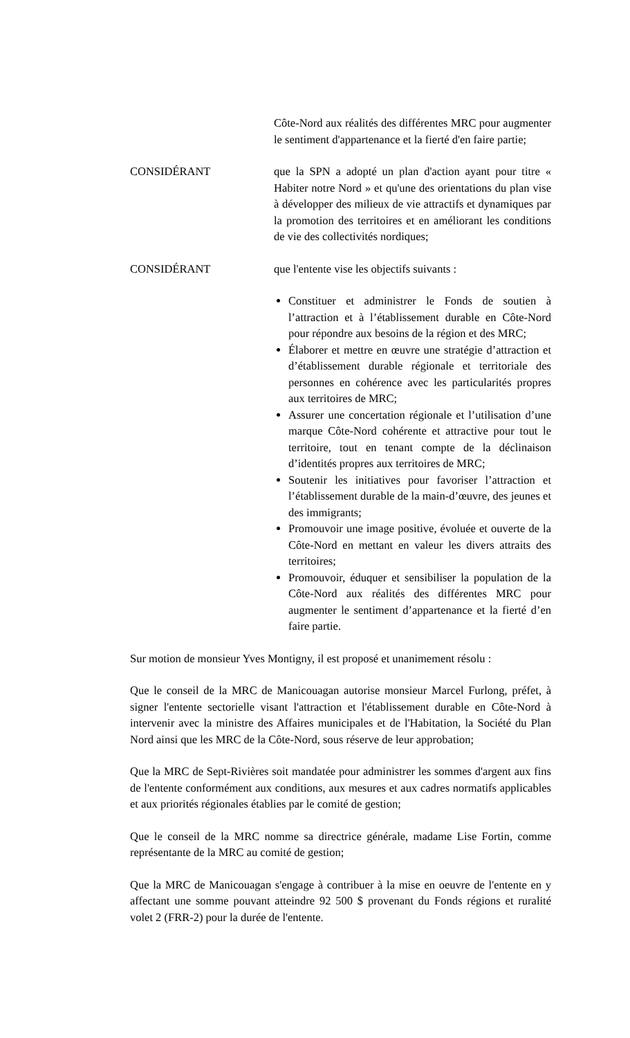Côte-Nord aux réalités des différentes MRC pour augmenter le sentiment d'appartenance et la fierté d'en faire partie;
CONSIDÉRANT que la SPN a adopté un plan d'action ayant pour titre « Habiter notre Nord » et qu'une des orientations du plan vise à développer des milieux de vie attractifs et dynamiques par la promotion des territoires et en améliorant les conditions de vie des collectivités nordiques;
CONSIDÉRANT que l'entente vise les objectifs suivants :
Constituer et administrer le Fonds de soutien à l’attraction et à l’établissement durable en Côte-Nord pour répondre aux besoins de la région et des MRC;
Élaborer et mettre en œuvre une stratégie d’attraction et d’établissement durable régionale et territoriale des personnes en cohérence avec les particularités propres aux territoires de MRC;
Assurer une concertation régionale et l’utilisation d’une marque Côte-Nord cohérente et attractive pour tout le territoire, tout en tenant compte de la déclinaison d’identités propres aux territoires de MRC;
Soutenir les initiatives pour favoriser l’attraction et l’établissement durable de la main-d’œuvre, des jeunes et des immigrants;
Promouvoir une image positive, évoluée et ouverte de la Côte-Nord en mettant en valeur les divers attraits des territoires;
Promouvoir, éduquer et sensibiliser la population de la Côte-Nord aux réalités des différentes MRC pour augmenter le sentiment d’appartenance et la fierté d’en faire partie.
Sur motion de monsieur Yves Montigny, il est proposé et unanimement résolu :
Que le conseil de la MRC de Manicouagan autorise monsieur Marcel Furlong, préfet, à signer l'entente sectorielle visant l'attraction et l'établissement durable en Côte-Nord à intervenir avec la ministre des Affaires municipales et de l'Habitation, la Société du Plan Nord ainsi que les MRC de la Côte-Nord, sous réserve de leur approbation;
Que la MRC de Sept-Rivières soit mandatée pour administrer les sommes d'argent aux fins de l'entente conformément aux conditions, aux mesures et aux cadres normatifs applicables et aux priorités régionales établies par le comité de gestion;
Que le conseil de la MRC nomme sa directrice générale, madame Lise Fortin, comme représentante de la MRC au comité de gestion;
Que la MRC de Manicouagan s'engage à contribuer à la mise en oeuvre de l'entente en y affectant une somme pouvant atteindre 92 500 $ provenant du Fonds régions et ruralité volet 2 (FRR-2) pour la durée de l'entente.